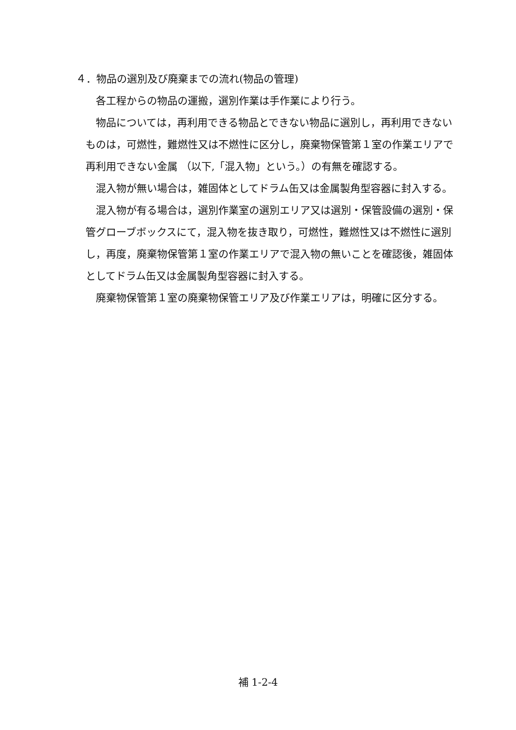４．物品の選別及び廃棄までの流れ(物品の管理)
各工程からの物品の運搬，選別作業は手作業により行う。
物品については，再利用できる物品とできない物品に選別し，再利用できないものは，可燃性，難燃性又は不燃性に区分し，廃棄物保管第１室の作業エリアで再利用できない金属 （以下,「混入物」という。）の有無を確認する。
混入物が無い場合は，雑固体としてドラム缶又は金属製角型容器に封入する。
混入物が有る場合は，選別作業室の選別エリア又は選別・保管設備の選別・保管グローブボックスにて，混入物を抜き取り，可燃性，難燃性又は不燃性に選別し，再度，廃棄物保管第１室の作業エリアで混入物の無いことを確認後，雑固体としてドラム缶又は金属製角型容器に封入する。
廃棄物保管第１室の廃棄物保管エリア及び作業エリアは，明確に区分する。
補 1-2-4